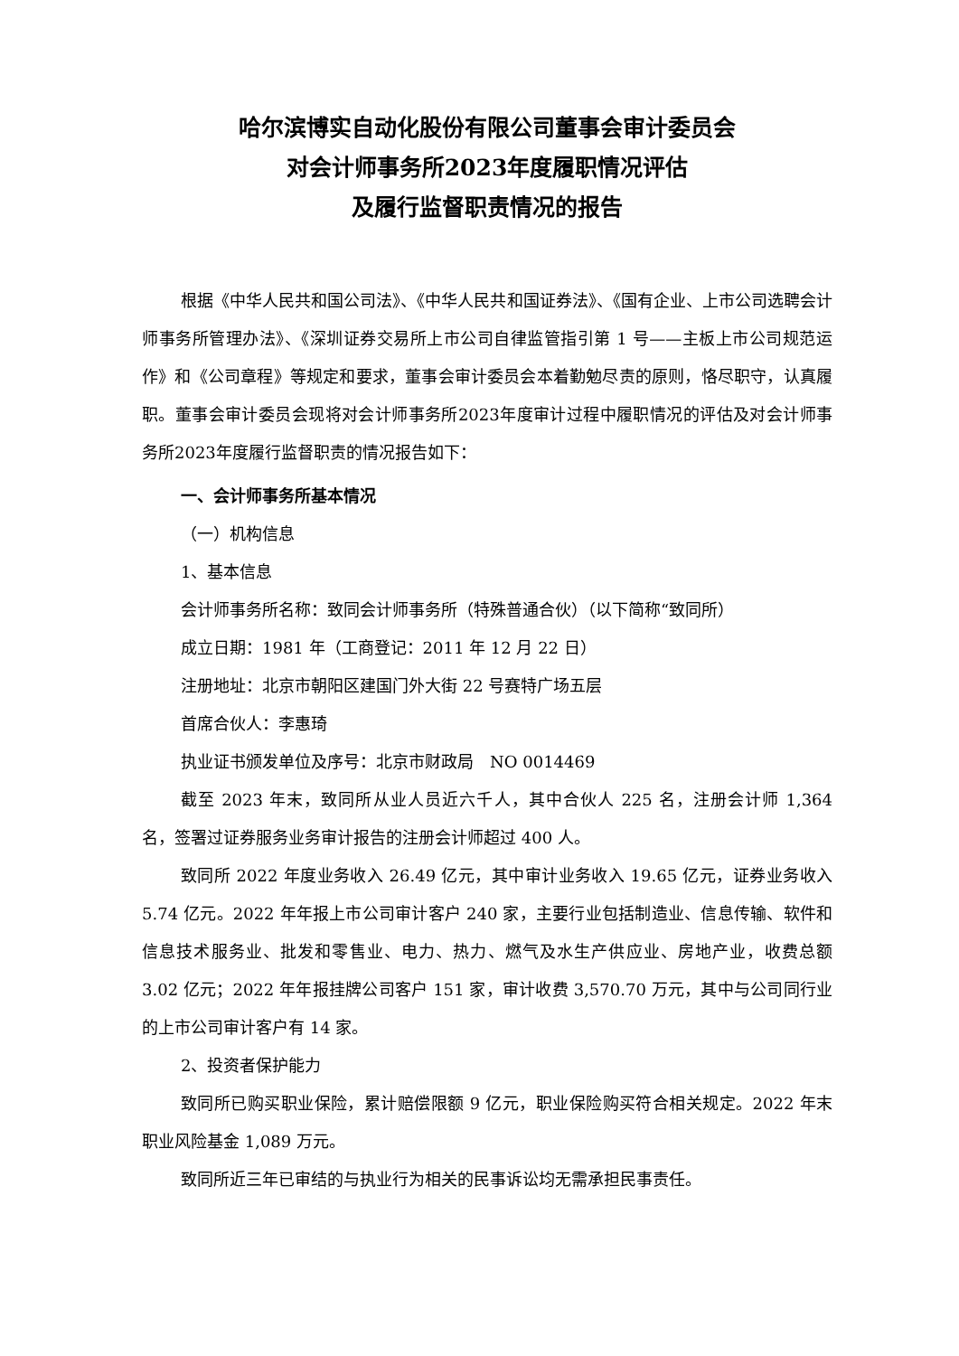哈尔滨博实自动化股份有限公司董事会审计委员会
对会计师事务所2023年度履职情况评估
及履行监督职责情况的报告
根据《中华人民共和国公司法》、《中华人民共和国证券法》、《国有企业、上市公司选聘会计师事务所管理办法》、《深圳证券交易所上市公司自律监管指引第 1 号——主板上市公司规范运作》和《公司章程》等规定和要求，董事会审计委员会本着勤勉尽责的原则，恪尽职守，认真履职。董事会审计委员会现将对会计师事务所2023年度审计过程中履职情况的评估及对会计师事务所2023年度履行监督职责的情况报告如下：
一、会计师事务所基本情况
（一）机构信息
1、基本信息
会计师事务所名称：致同会计师事务所（特殊普通合伙）（以下简称“致同所）
成立日期：1981 年（工商登记：2011 年 12 月 22 日）
注册地址：北京市朝阳区建国门外大街 22 号赛特广场五层
首席合伙人：李惠琦
执业证书颁发单位及序号：北京市财政局　NO 0014469
截至 2023 年末，致同所从业人员近六千人，其中合伙人 225 名，注册会计师 1,364 名，签署过证券服务业务审计报告的注册会计师超过 400 人。
致同所 2022 年度业务收入 26.49 亿元，其中审计业务收入 19.65 亿元，证券业务收入 5.74 亿元。2022 年年报上市公司审计客户 240 家，主要行业包括制造业、信息传输、软件和信息技术服务业、批发和零售业、电力、热力、燃气及水生产供应业、房地产业，收费总额 3.02 亿元；2022 年年报挂牌公司客户 151 家，审计收费 3,570.70 万元，其中与公司同行业的上市公司审计客户有 14 家。
2、投资者保护能力
致同所已购买职业保险，累计赔偿限额 9 亿元，职业保险购买符合相关规定。2022 年末职业风险基金 1,089 万元。
致同所近三年已审结的与执业行为相关的民事诉讼均无需承担民事责任。